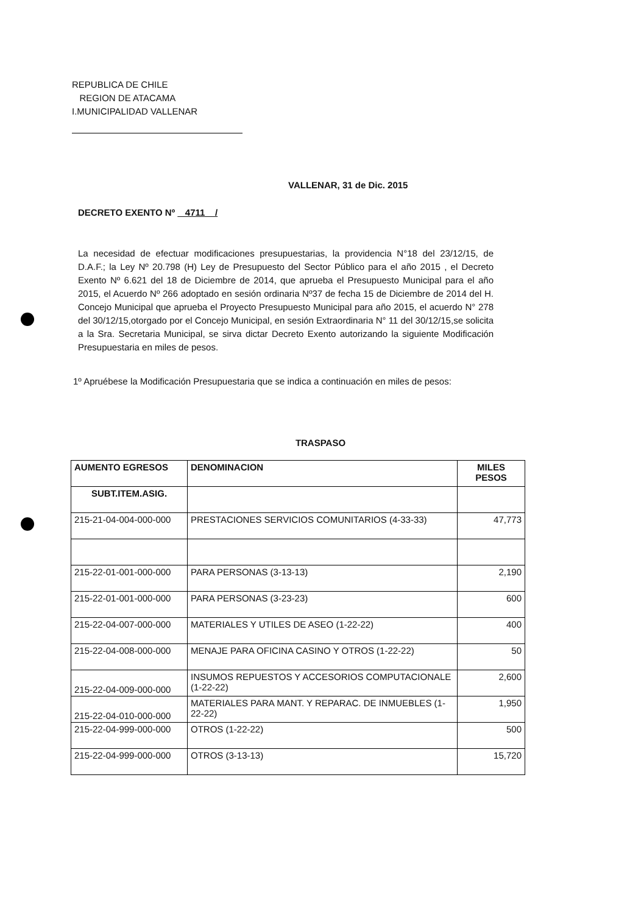REPUBLICA DE CHILE
REGION DE ATACAMA
I.MUNICIPALIDAD VALLENAR
VALLENAR, 31 de Dic. 2015
DECRETO EXENTO Nº 4711 /
La necesidad de efectuar modificaciones presupuestarias, la providencia N°18 del 23/12/15, de D.A.F.; la Ley Nº 20.798 (H) Ley de Presupuesto del Sector Público para el año 2015 , el Decreto Exento Nº 6.621 del 18 de Diciembre de 2014, que aprueba el Presupuesto Municipal para el año 2015, el Acuerdo Nº 266 adoptado en sesión ordinaria Nº37 de fecha 15 de Diciembre de 2014 del H. Concejo Municipal que aprueba el Proyecto Presupuesto Municipal para año 2015, el acuerdo N° 278 del 30/12/15,otorgado por el Concejo Municipal, en sesión Extraordinaria N° 11 del 30/12/15,se solicita a la Sra. Secretaria Municipal, se sirva dictar Decreto Exento autorizando la siguiente Modificación Presupuestaria en miles de pesos.
1º Apruébese la Modificación Presupuestaria que se indica a continuación en miles de pesos:
TRASPASO
| AUMENTO EGRESOS | DENOMINACION | MILES PESOS |
| --- | --- | --- |
| SUBT.ITEM.ASIG. | | |
| 215-21-04-004-000-000 | PRESTACIONES SERVICIOS COMUNITARIOS (4-33-33) | 47,773 |
| 215-22-01-001-000-000 | PARA PERSONAS (3-13-13) | 2,190 |
| 215-22-01-001-000-000 | PARA PERSONAS (3-23-23) | 600 |
| 215-22-04-007-000-000 | MATERIALES Y UTILES DE ASEO (1-22-22) | 400 |
| 215-22-04-008-000-000 | MENAJE PARA OFICINA CASINO Y OTROS (1-22-22) | 50 |
| 215-22-04-009-000-000 | INSUMOS REPUESTOS Y ACCESORIOS COMPUTACIONALE (1-22-22) | 2,600 |
| 215-22-04-010-000-000 | MATERIALES PARA MANT. Y REPARAC. DE INMUEBLES (1-22-22) | 1,950 |
| 215-22-04-999-000-000 | OTROS (1-22-22) | 500 |
| 215-22-04-999-000-000 | OTROS (3-13-13) | 15,720 |